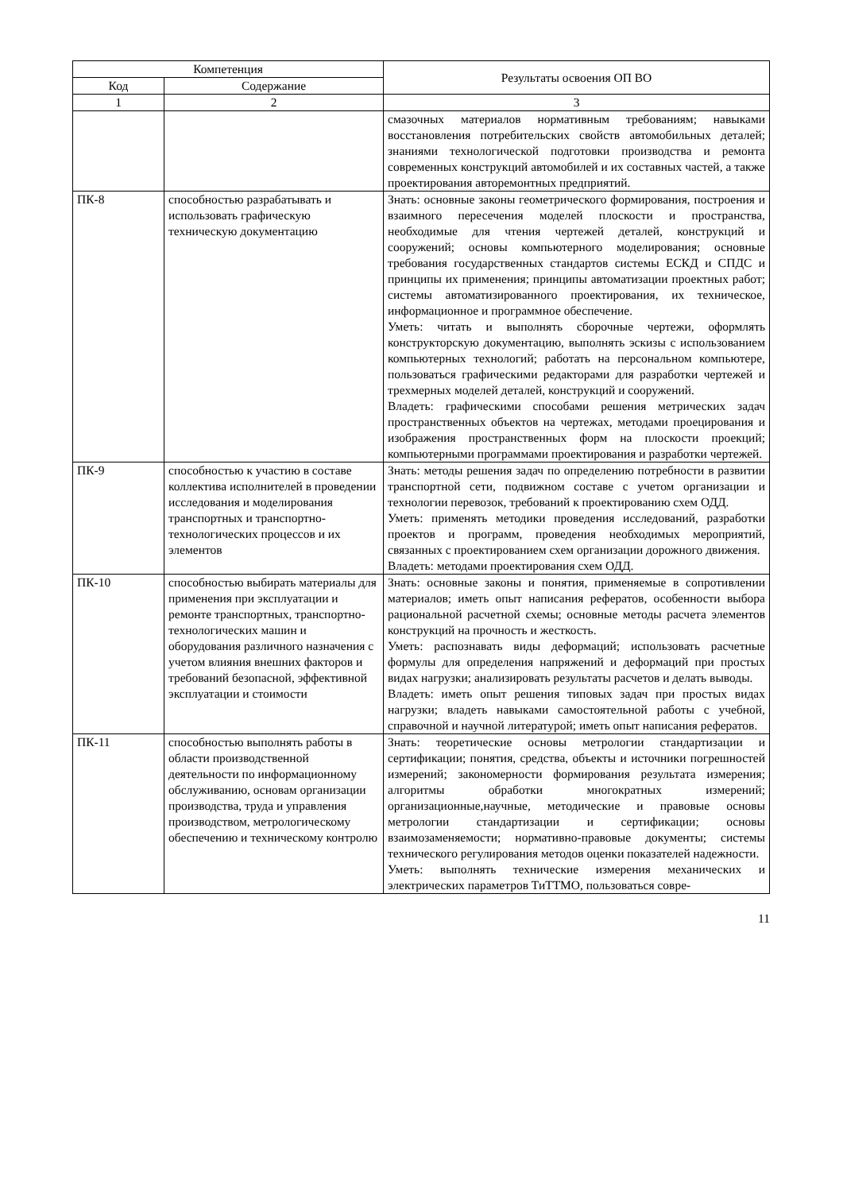| Компетенция | | Результаты освоения ОП ВО |
| --- | --- | --- |
| Код | Содержание | |
| 1 | 2 | 3 |
| | | смазочных материалов нормативным требованиям; навыками восстановления потребительских свойств автомобильных деталей; знаниями технологической подготовки производства и ремонта современных конструкций автомобилей и их составных частей, а также проектирования авторемонтных предприятий. |
| ПК-8 | способностью разрабатывать и использовать графическую техническую документацию | Знать: основные законы геометрического формирования, построения и взаимного пересечения моделей плоскости и пространства, необходимые для чтения чертежей деталей, конструкций и сооружений; основы компьютерного моделирования; основные требования государственных стандартов системы ЕСКД и СПДС и принципы их применения; принципы автоматизации проектных работ; системы автоматизированного проектирования, их техническое, информационное и программное обеспечение. Уметь: читать и выполнять сборочные чертежи, оформлять конструкторскую документацию, выполнять эскизы с использованием компьютерных технологий; работать на персональном компьютере, пользоваться графическими редакторами для разработки чертежей и трехмерных моделей деталей, конструкций и сооружений. Владеть: графическими способами решения метрических задач пространственных объектов на чертежах, методами проецирования и изображения пространственных форм на плоскости проекций; компьютерными программами проектирования и разработки чертежей. |
| ПК-9 | способностью к участию в составе коллектива исполнителей в проведении исследования и моделирования транспортных и транспортно-технологических процессов и их элементов | Знать: методы решения задач по определению потребности в развитии транспортной сети, подвижном составе с учетом организации и технологии перевозок, требований к проектированию схем ОДД. Уметь: применять методики проведения исследований, разработки проектов и программ, проведения необходимых мероприятий, связанных с проектированием схем организации дорожного движения. Владеть: методами проектирования схем ОДД. |
| ПК-10 | способностью выбирать материалы для применения при эксплуатации и ремонте транспортных, транспортно-технологических машин и оборудования различного назначения с учетом влияния внешних факторов и требований безопасной, эффективной эксплуатации и стоимости | Знать: основные законы и понятия, применяемые в сопротивлении материалов; иметь опыт написания рефератов, особенности выбора рациональной расчетной схемы; основные методы расчета элементов конструкций на прочность и жесткость. Уметь: распознавать виды деформаций; использовать расчетные формулы для определения напряжений и деформаций при простых видах нагрузки; анализировать результаты расчетов и делать выводы. Владеть: иметь опыт решения типовых задач при простых видах нагрузки; владеть навыками самостоятельной работы с учебной, справочной и научной литературой; иметь опыт написания рефератов. |
| ПК-11 | способностью выполнять работы в области производственной деятельности по информационному обслуживанию, основам организации производства, труда и управления производством, метрологическому обеспечению и техническому контролю | Знать: теоретические основы метрологии стандартизации и сертификации; понятия, средства, объекты и источники погрешностей измерений; закономерности формирования результата измерения; алгоритмы обработки многократных измерений; организационные,научные, методические и правовые основы метрологии стандартизации и сертификации; основы взаимозаменяемости; нормативно-правовые документы; системы технического регулирования методов оценки показателей надежности. Уметь: выполнять технические измерения механических и электрических параметров ТиТТМО, пользоваться совре- |
11